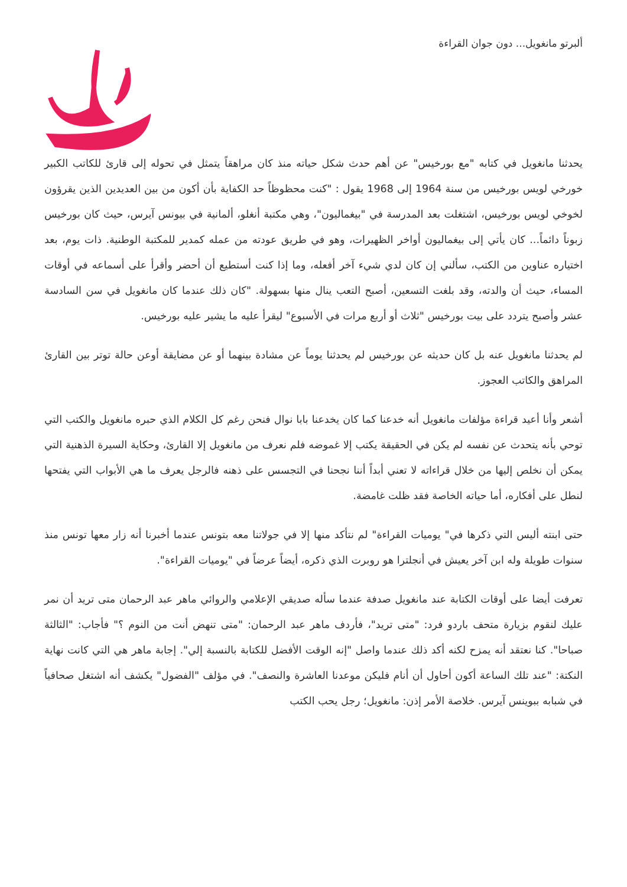ألبرتو مانغويل... دون جوان القراءة
يحدثنا مانغويل في كتابه "مع بورخيس" عن أهم حدث شكل حياته منذ كان مراهقاً يتمثل في تحوله إلى قارئ للكاتب الكبير خورخي لويس بورخيس من سنة 1964 إلى 1968 يقول : "كنت محظوظاً حد الكفاية بأن أكون من بين العديدين الذين يقرؤون لخوخي لويس بورخيس، اشتغلت بعد المدرسة في "بيغماليون"، وهي مكتبة أنغلو، ألمانية في بيونس آيرس، حيث كان بورخيس زبوناً دائماً... كان يأتي إلى بيغماليون أواخر الظهيرات، وهو في طريق عودته من عمله كمدير للمكتبة الوطنية. ذات يوم، بعد اختياره عناوين من الكتب، سألني إن كان لدي شيء آخر أفعله، وما إذا كنت أستطيع أن أحضر وأقرأ على أسماعه في أوقات المساء، حيث أن والدته، وقد بلغت التسعين، أصبح التعب ينال منها بسهولة. "كان ذلك عندما كان مانغويل في سن السادسة عشر وأصبح يتردد على بيت بورخيس "ثلاث أو أربع مرات في الأسبوع" ليقرأ عليه ما يشير عليه بورخيس.
لم يحدثنا مانغويل عنه بل كان حديثه عن بورخيس لم يحدثنا يوماً عن مشادة بينهما أو عن مضايقة أوعن حالة توتر بين القارئ المراهق والكاتب العجوز.
أشعر وأنا أعيد قراءة مؤلفات مانغويل أنه خدعنا كما كان يخدعنا بابا نوال فنحن رغم كل الكلام الذي حبره مانغويل والكتب التي توحي بأنه يتحدث عن نفسه لم يكن في الحقيقة يكتب إلا غموضه فلم نعرف من مانغويل إلا القارئ، وحكاية السيرة الذهنية التي يمكن أن نخلص إليها من خلال قراءاته لا تعني أبداً أننا نجحنا في التجسس على ذهنه فالرجل يعرف ما هي الأبواب التي يفتحها لنطل على أفكاره، أما حياته الخاصة فقد ظلت غامضة.
حتى ابنته أليس التي ذكرها في" يوميات القراءة" لم نتأكد منها إلا في جولاتنا معه بتونس عندما أخبرنا أنه زار معها تونس منذ سنوات طويلة وله ابن آخر يعيش في أنجلترا هو روبرت الذي ذكره، أيضاً عرضاً في "يوميات القراءة".
تعرفت أيضا على أوقات الكتابة عند مانغويل صدفة عندما سأله صديقي الإعلامي والروائي ماهر عبد الرحمان متى تريد أن نمر عليك لنقوم بزيارة متحف باردو فرد: "متى تريد"، فأردف ماهر عبد الرحمان: "متى تنهض أنت من النوم ؟" فأجاب: "الثالثة صباحا". كنا نعتقد أنه يمزح لكنه أكد ذلك عندما واصل "إنه الوقت الأفضل للكتابة بالنسبة إلي". إجابة ماهر هي التي كانت نهاية النكتة: "عند تلك الساعة أكون أحاول أن أنام فليكن موعدنا العاشرة والنصف". في مؤلف "الفضول" يكشف أنه اشتغل صحافياً في شبابه ببوينس آيرس. خلاصة الأمر إذن: مانغويل؛ رجل يحب الكتب